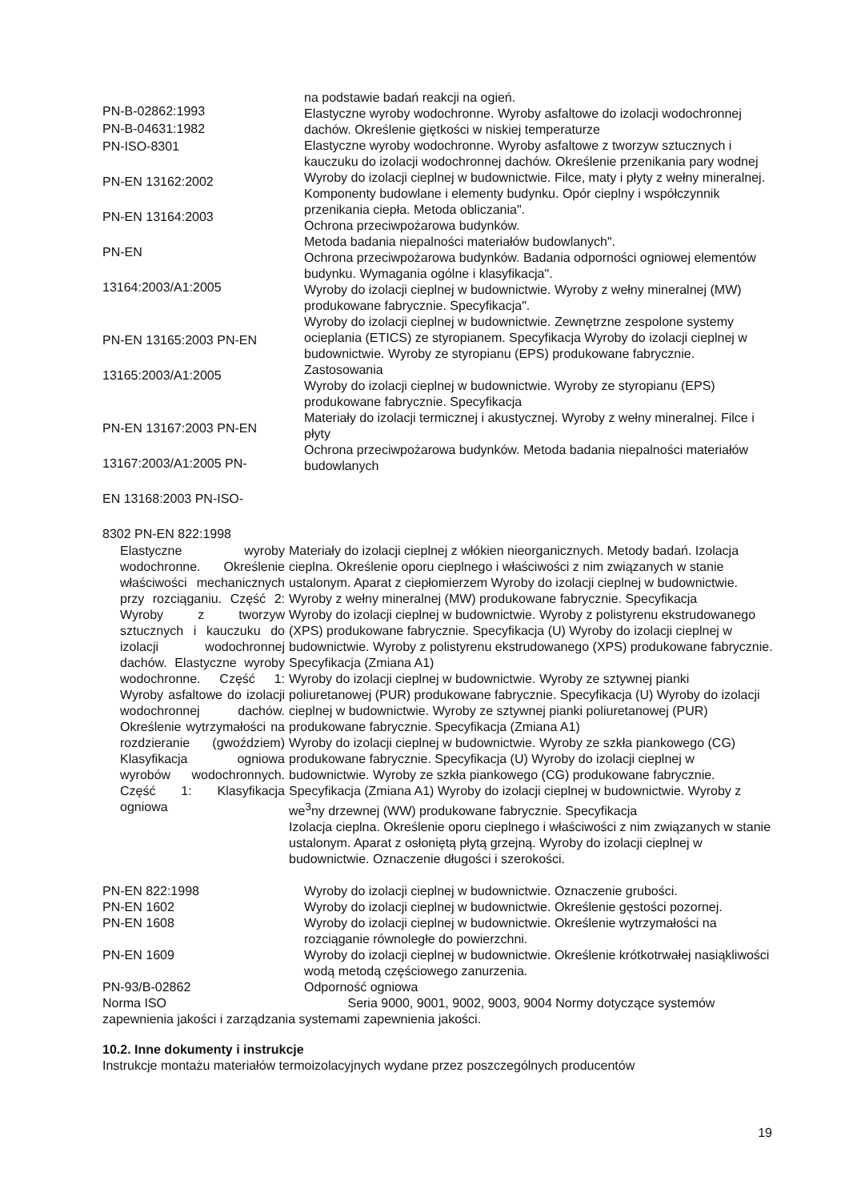PN-B-02862:1993
PN-B-04631:1982
PN-ISO-8301
PN-EN 13162:2002
PN-EN 13164:2003
PN-EN
13164:2003/A1:2005
PN-EN 13165:2003 PN-EN
13165:2003/A1:2005
PN-EN 13167:2003 PN-EN
13167:2003/A1:2005 PN-
EN 13168:2003 PN-ISO-
8302 PN-EN 822:1998
na podstawie badań reakcji na ogień.
Elastyczne wyroby wodochronne. Wyroby asfaltowe do izolacji wodochronnej dachów. Określenie giętkości w niskiej temperaturze
Elastyczne wyroby wodochronne. Wyroby asfaltowe z tworzyw sztucznych i kauczuku do izolacji wodochronnej dachów. Określenie przenikania pary wodnej
Wyroby do izolacji cieplnej w budownictwie. Filce, maty i płyty z wełny mineralnej.
Komponenty budowlane i elementy budynku. Opór cieplny i współczynnik przenikania ciepła. Metoda obliczania".
Ochrona przeciwpożarowa budynków.
Metoda badania niepalności materiałów budowlanych".
Ochrona przeciwpożarowa budynków. Badania odporności ogniowej elementów budynku. Wymagania ogólne i klasyfikacja".
Wyroby do izolacji cieplnej w budownictwie. Wyroby z wełny mineralnej (MW) produkowane fabrycznie. Specyfikacja".
Wyroby do izolacji cieplnej w budownictwie. Zewnętrzne zespolone systemy ocieplania (ETICS) ze styropianem. Specyfikacja Wyroby do izolacji cieplnej w budownictwie. Wyroby ze styropianu (EPS) produkowane fabrycznie. Zastosowania
Wyroby do izolacji cieplnej w budownictwie. Wyroby ze styropianu (EPS) produkowane fabrycznie. Specyfikacja
Materiały do izolacji termicznej i akustycznej. Wyroby z wełny mineralnej. Filce i płyty
Ochrona przeciwpożarowa budynków. Metoda badania niepalności materiałów budowlanych
Elastyczne wyroby wodochronne. Określenie właściwości mechanicznych przy rozciąganiu. Część 2: Wyroby z tworzyw sztucznych i kauczuku do izolacji wodochronnej dachów. Elastyczne wyroby wodochronne. Część 1: Wyroby asfaltowe do izolacji wodochronnej dachów. Określenie wytrzymałości na rozdzieranie (gwoździem) Klasyfikacja ogniowa wyrobów wodochronnych. Część 1: Klasyfikacja ogniowa
Materiały do izolacji cieplnej z włókien nieorganicznych. Metody badań. Izolacja cieplna. Określenie oporu cieplnego i właściwości z nim związanych w stanie ustalonym. Aparat z ciepłomierzem Wyroby do izolacji cieplnej w budownictwie. Wyroby z wełny mineralnej (MW) produkowane fabrycznie. Specyfikacja
Wyroby do izolacji cieplnej w budownictwie. Wyroby z polistyrenu ekstrudowanego (XPS) produkowane fabrycznie. Specyfikacja (U) Wyroby do izolacji cieplnej w budownictwie. Wyroby z polistyrenu ekstrudowanego (XPS) produkowane fabrycznie. Specyfikacja (Zmiana A1)
Wyroby do izolacji cieplnej w budownictwie. Wyroby ze sztywnej pianki poliuretanowej (PUR) produkowane fabrycznie. Specyfikacja (U) Wyroby do izolacji cieplnej w budownictwie. Wyroby ze sztywnej pianki poliuretanowej (PUR) produkowane fabrycznie. Specyfikacja (Zmiana A1)
Wyroby do izolacji cieplnej w budownictwie. Wyroby ze szkła piankowego (CG) produkowane fabrycznie. Specyfikacja (U) Wyroby do izolacji cieplnej w budownictwie. Wyroby ze szkła piankowego (CG) produkowane fabrycznie. Specyfikacja (Zmiana A1) Wyroby do izolacji cieplnej w budownictwie. Wyroby z we<sup>3</sup>ny drzewnej (WW) produkowane fabrycznie. Specyfikacja
Izolacja cieplna. Określenie oporu cieplnego i właściwości z nim związanych w stanie ustalonym. Aparat z osłoniętą płytą grzejną. Wyroby do izolacji cieplnej w budownictwie. Oznaczenie długości i szerokości.
PN-EN 822:1998 Wyroby do izolacji cieplnej w budownictwie. Oznaczenie grubości.
PN-EN 1602 Wyroby do izolacji cieplnej w budownictwie. Określenie gęstości pozornej.
PN-EN 1608 Wyroby do izolacji cieplnej w budownictwie. Określenie wytrzymałości na rozciąganie równoległe do powierzchni.
PN-EN 1609 Wyroby do izolacji cieplnej w budownictwie. Określenie krótkotrwałej nasiąkliwości wodą metodą częściowego zanurzenia.
PN-93/B-02862 Odporność ogniowa
Norma ISO Seria 9000, 9001, 9002, 9003, 9004 Normy dotyczące systemów zapewnienia jakości i zarządzania systemami zapewnienia jakości.
10.2. Inne dokumenty i instrukcje
Instrukcje montażu materiałów termoizolacyjnych wydane przez poszczególnych producentów
19